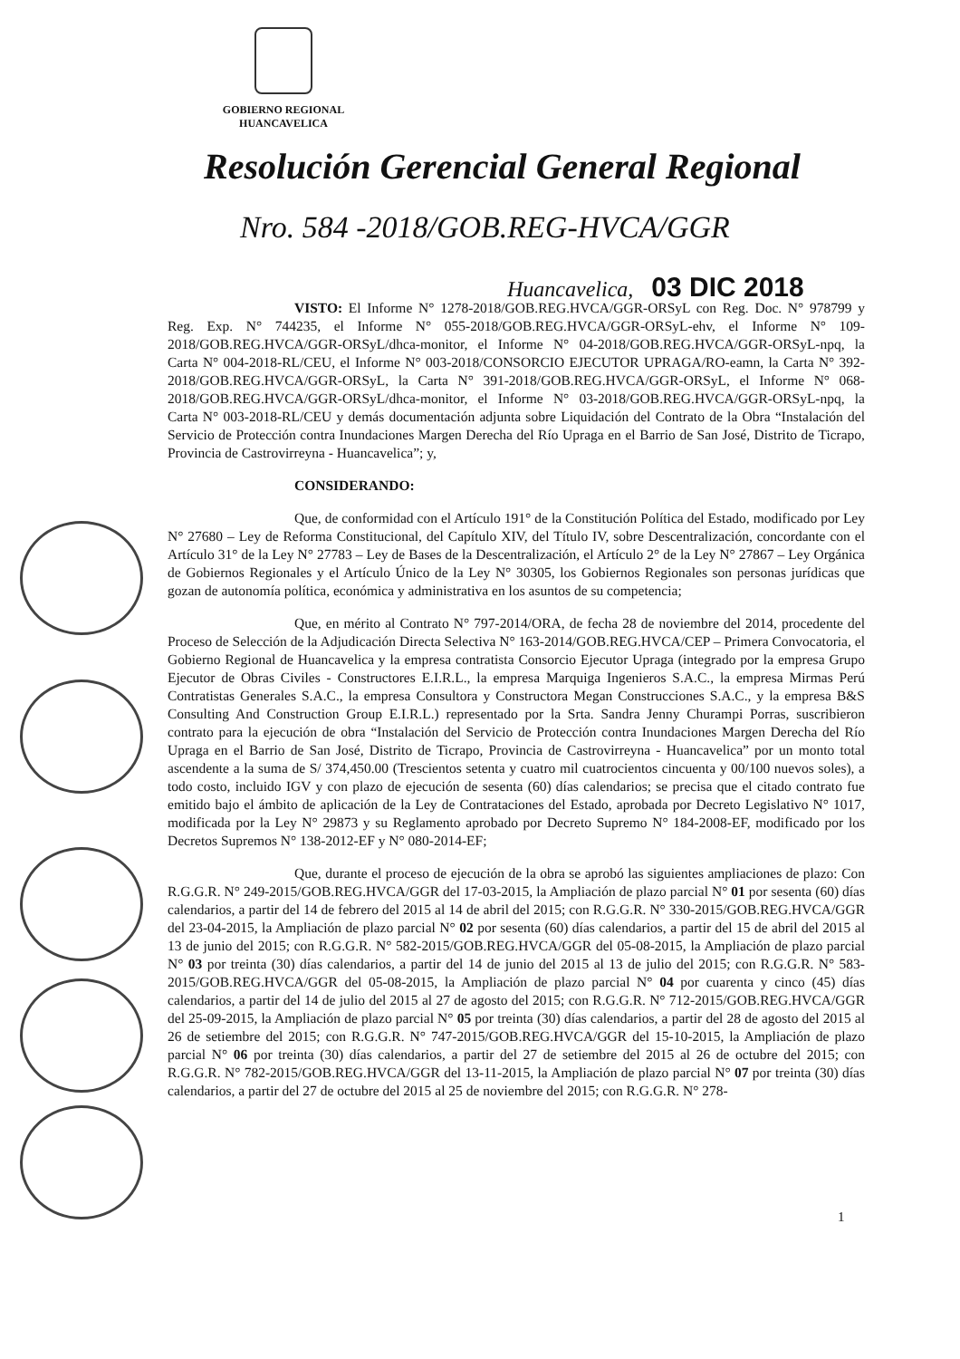GOBIERNO REGIONAL
HUANCAVELICA
Resolución Gerencial General Regional
Nro. 584 -2018/GOB.REG-HVCA/GGR
Huancavelica, 03 DIC 2018
VISTO: El Informe N° 1278-2018/GOB.REG.HVCA/GGR-ORSyL con Reg. Doc. N° 978799 y Reg. Exp. N° 744235, el Informe N° 055-2018/GOB.REG.HVCA/GGR-ORSyL-ehv, el Informe N° 109-2018/GOB.REG.HVCA/GGR-ORSyL/dhca-monitor, el Informe N° 04-2018/GOB.REG.HVCA/GGR-ORSyL-npq, la Carta N° 004-2018-RL/CEU, el Informe N° 003-2018/CONSORCIO EJECUTOR UPRAGA/RO-eamn, la Carta N° 392-2018/GOB.REG.HVCA/GGR-ORSyL, la Carta N° 391-2018/GOB.REG.HVCA/GGR-ORSyL, el Informe N° 068-2018/GOB.REG.HVCA/GGR-ORSyL/dhca-monitor, el Informe N° 03-2018/GOB.REG.HVCA/GGR-ORSyL-npq, la Carta N° 003-2018-RL/CEU y demás documentación adjunta sobre Liquidación del Contrato de la Obra “Instalación del Servicio de Protección contra Inundaciones Margen Derecha del Río Upraga en el Barrio de San José, Distrito de Ticrapo, Provincia de Castrovirreyna - Huancavelica”; y,
CONSIDERANDO:
Que, de conformidad con el Artículo 191° de la Constitución Política del Estado, modificado por Ley N° 27680 – Ley de Reforma Constitucional, del Capítulo XIV, del Título IV, sobre Descentralización, concordante con el Artículo 31° de la Ley N° 27783 – Ley de Bases de la Descentralización, el Artículo 2° de la Ley N° 27867 – Ley Orgánica de Gobiernos Regionales y el Artículo Único de la Ley N° 30305, los Gobiernos Regionales son personas jurídicas que gozan de autonomía política, económica y administrativa en los asuntos de su competencia;
Que, en mérito al Contrato N° 797-2014/ORA, de fecha 28 de noviembre del 2014, procedente del Proceso de Selección de la Adjudicación Directa Selectiva N° 163-2014/GOB.REG.HVCA/CEP – Primera Convocatoria, el Gobierno Regional de Huancavelica y la empresa contratista Consorcio Ejecutor Upraga (integrado por la empresa Grupo Ejecutor de Obras Civiles - Constructores E.I.R.L., la empresa Marquiga Ingenieros S.A.C., la empresa Mirmas Perú Contratistas Generales S.A.C., la empresa Consultora y Constructora Megan Construcciones S.A.C., y la empresa B&S Consulting And Construction Group E.I.R.L.) representado por la Srta. Sandra Jenny Churampi Porras, suscribieron contrato para la ejecución de obra “Instalación del Servicio de Protección contra Inundaciones Margen Derecha del Río Upraga en el Barrio de San José, Distrito de Ticrapo, Provincia de Castrovirreyna - Huancavelica” por un monto total ascendente a la suma de S/ 374,450.00 (Trescientos setenta y cuatro mil cuatrocientos cincuenta y 00/100 nuevos soles), a todo costo, incluido IGV y con plazo de ejecución de sesenta (60) días calendarios; se precisa que el citado contrato fue emitido bajo el ámbito de aplicación de la Ley de Contrataciones del Estado, aprobada por Decreto Legislativo N° 1017, modificada por la Ley N° 29873 y su Reglamento aprobado por Decreto Supremo N° 184-2008-EF, modificado por los Decretos Supremos N° 138-2012-EF y N° 080-2014-EF;
Que, durante el proceso de ejecución de la obra se aprobó las siguientes ampliaciones de plazo: Con R.G.G.R. N° 249-2015/GOB.REG.HVCA/GGR del 17-03-2015, la Ampliación de plazo parcial N° 01 por sesenta (60) días calendarios, a partir del 14 de febrero del 2015 al 14 de abril del 2015; con R.G.G.R. N° 330-2015/GOB.REG.HVCA/GGR del 23-04-2015, la Ampliación de plazo parcial N° 02 por sesenta (60) días calendarios, a partir del 15 de abril del 2015 al 13 de junio del 2015; con R.G.G.R. N° 582-2015/GOB.REG.HVCA/GGR del 05-08-2015, la Ampliación de plazo parcial N° 03 por treinta (30) días calendarios, a partir del 14 de junio del 2015 al 13 de julio del 2015; con R.G.G.R. N° 583-2015/GOB.REG.HVCA/GGR del 05-08-2015, la Ampliación de plazo parcial N° 04 por cuarenta y cinco (45) días calendarios, a partir del 14 de julio del 2015 al 27 de agosto del 2015; con R.G.G.R. N° 712-2015/GOB.REG.HVCA/GGR del 25-09-2015, la Ampliación de plazo parcial N° 05 por treinta (30) días calendarios, a partir del 28 de agosto del 2015 al 26 de setiembre del 2015; con R.G.G.R. N° 747-2015/GOB.REG.HVCA/GGR del 15-10-2015, la Ampliación de plazo parcial N° 06 por treinta (30) días calendarios, a partir del 27 de setiembre del 2015 al 26 de octubre del 2015; con R.G.G.R. N° 782-2015/GOB.REG.HVCA/GGR del 13-11-2015, la Ampliación de plazo parcial N° 07 por treinta (30) días calendarios, a partir del 27 de octubre del 2015 al 25 de noviembre del 2015; con R.G.G.R. N° 278-
1